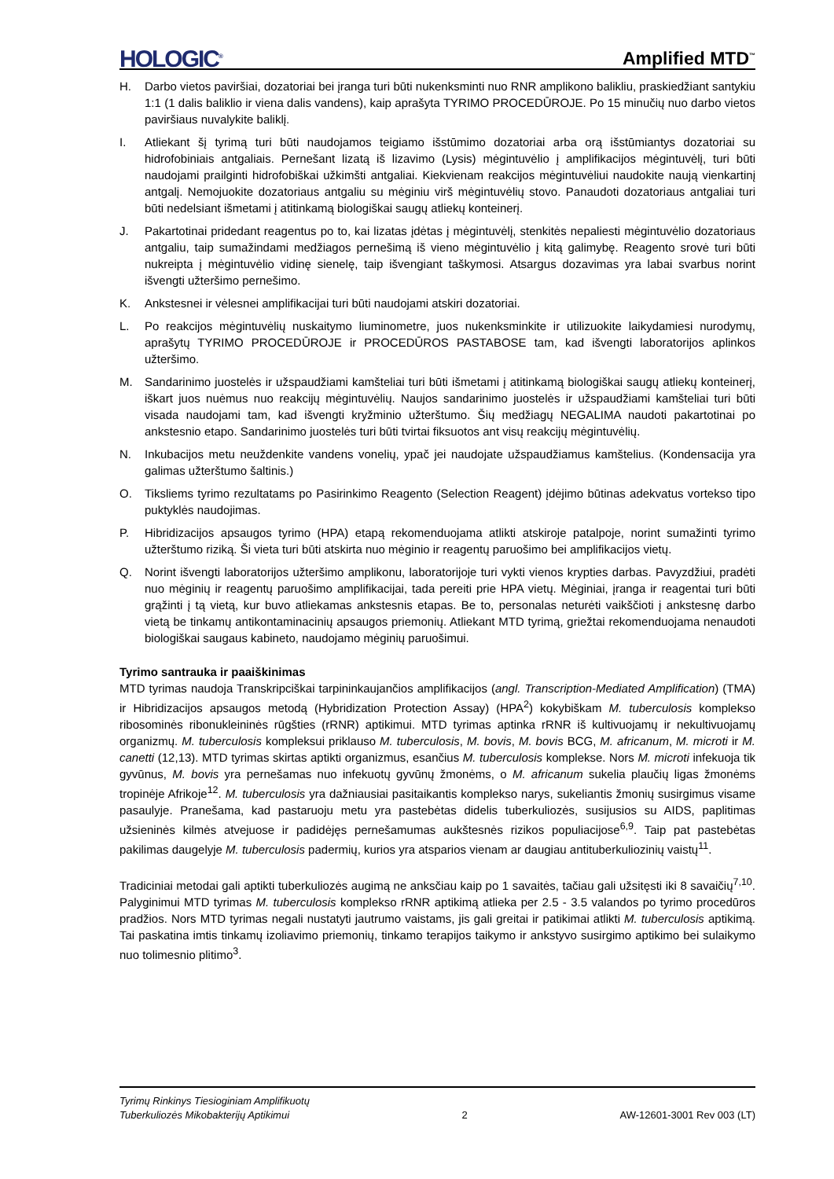HOLOGIC<sup>®</sup> Amplified MTD<sup>™</sup>
H. Darbo vietos paviršiai, dozatoriai bei įranga turi būti nukenksminti nuo RNR amplikono balikliu, praskiedžiant santykiu 1:1 (1 dalis baliklio ir viena dalis vandens), kaip aprašyta TYRIMO PROCEDŪROJE. Po 15 minučių nuo darbo vietos paviršiaus nuvalykite baliklį.
I. Atliekant šį tyrimą turi būti naudojamos teigiamo išstūmimo dozatoriai arba orą išstūmiantys dozatoriai su hidrofobiniais antgaliais. Pernešant lizatą iš lizavimo (Lysis) mėgintuvėlio į amplifikacijos mėgintuvėlį, turi būti naudojami prailginti hidrofobiškai užkimšti antgaliai. Kiekvienam reakcijos mėgintuvėliui naudokite naują vienkartinį antgalį. Nemojuokite dozatoriaus antgaliu su mėginiu virš mėgintuvėlių stovo. Panaudoti dozatoriaus antgaliai turi būti nedelsiant išmetami į atitinkamą biologiškai saugų atliekų konteinerį.
J. Pakartotinai pridedant reagentus po to, kai lizatas įdėtas į mėgintuvėlį, stenkitės nepaliesti mėgintuvėlio dozatoriaus antgaliu, taip sumažindami medžiagos pernešimą iš vieno mėgintuvėlio į kitą galimybę. Reagento srovė turi būti nukreipta į mėgintuvėlio vidinę sienelę, taip išvengiant taškymosi. Atsargus dozavimas yra labai svarbus norint išvengti užteršimo pernešimo.
K. Ankstesnei ir vėlesnei amplifikacijai turi būti naudojami atskiri dozatoriai.
L. Po reakcijos mėgintuvėlių nuskaitymo liuminometre, juos nukenksminkite ir utilizuokite laikydamiesi nurodymų, aprašytų TYRIMO PROCEDŪROJE ir PROCEDŪROS PASTABOSE tam, kad išvengti laboratorijos aplinkos užteršimo.
M. Sandarinimo juostelės ir užspaudžiami kamšteliai turi būti išmetami į atitinkamą biologiškai saugų atliekų konteinerį, iškart juos nuėmus nuo reakcijų mėgintuvėlių. Naujos sandarinimo juostelės ir užspaudžiami kamšteliai turi būti visada naudojami tam, kad išvengti kryžminio užterštumo. Šių medžiagų NEGALIMA naudoti pakartotinai po ankstesnio etapo. Sandarinimo juostelės turi būti tvirtai fiksuotos ant visų reakcijų mėgintuvėlių.
N. Inkubacijos metu neuždenkite vandens vonelių, ypač jei naudojate užspaudžiamus kamštelius. (Kondensacija yra galimas užterštumo šaltinis.)
O. Tiksliems tyrimo rezultatams po Pasirinkimo Reagento (Selection Reagent) įdėjimo būtinas adekvatus vortekso tipo puktyklės naudojimas.
P. Hibridizacijos apsaugos tyrimo (HPA) etapą rekomenduojama atlikti atskiroje patalpoje, norint sumažinti tyrimo užterštumo riziką. Ši vieta turi būti atskirta nuo mėginio ir reagentų paruošimo bei amplifikacijos vietų.
Q. Norint išvengti laboratorijos užteršimo amplikonu, laboratorijoje turi vykti vienos krypties darbas. Pavyzdžiui, pradėti nuo mėginių ir reagentų paruošimo amplifikacijai, tada pereiti prie HPA vietų. Mėginiai, įranga ir reagentai turi būti grąžinti į tą vietą, kur buvo atliekamas ankstesnis etapas. Be to, personalas neturėti vaikščioti į ankstesnę darbo vietą be tinkamų antikontaminacinių apsaugos priemonių. Atliekant MTD tyrimą, griežtai rekomenduojama nenaudoti biologiškai saugaus kabineto, naudojamo mėginių paruošimui.
Tyrimo santrauka ir paaiškinimas
MTD tyrimas naudoja Transkripciškai tarpininkaujančios amplifikacijos (angl. Transcription-Mediated Amplification) (TMA) ir Hibridizacijos apsaugos metodą (Hybridization Protection Assay) (HPA<sup>2</sup>) kokybiškam M. tuberculosis komplekso ribosominės ribonukleininės rūgšties (rRNR) aptikimui. MTD tyrimas aptinka rRNR iš kultivuojamų ir nekultivuojamų organizmų. M. tuberculosis kompleksui priklauso M. tuberculosis, M. bovis, M. bovis BCG, M. africanum, M. microti ir M. canetti (12,13). MTD tyrimas skirtas aptikti organizmus, esančius M. tuberculosis komplekse. Nors M. microti infekuoja tik gyvūnus, M. bovis yra pernešamas nuo infekuotų gyvūnų žmonėms, o M. africanum sukelia plaučių ligas žmonėms tropinėje Afrikoje<sup>12</sup>. M. tuberculosis yra dažniausiai pasitaikantis komplekso narys, sukeliantis žmonių susirgimus visame pasaulyje. Pranešama, kad pastaruoju metu yra pastebėtas didelis tuberkuliozės, susijusios su AIDS, paplitimas užsieninės kilmės atvejuose ir padidėjęs pernešamumas aukštesnės rizikos populiacijose<sup>6,9</sup>. Taip pat pastebėtas pakilimas daugelyje M. tuberculosis padermių, kurios yra atsparios vienam ar daugiau antituberkuliozinių vaistų<sup>11</sup>.
Tradiciniai metodai gali aptikti tuberkuliozės augimą ne anksčiau kaip po 1 savaitės, tačiau gali užsitęsti iki 8 savaičių<sup>7,10</sup>. Palyginimui MTD tyrimas M. tuberculosis komplekso rRNR aptikimą atlieka per 2.5 - 3.5 valandos po tyrimo procedūros pradžios. Nors MTD tyrimas negali nustatyti jautrumo vaistams, jis gali greitai ir patikimai atlikti M. tuberculosis aptikimą. Tai paskatina imtis tinkamų izoliavimo priemonių, tinkamo terapijos taikymo ir ankstyvo susirgimo aptikimo bei sulaikymo nuo tolimesnio plitimo<sup>3</sup>.
Tyrimų Rinkinys Tiesioginiam Amplifikuotų
Tuberkuliozės Mikobakterijų Aptikimui 2 AW-12601-3001 Rev 003 (LT)